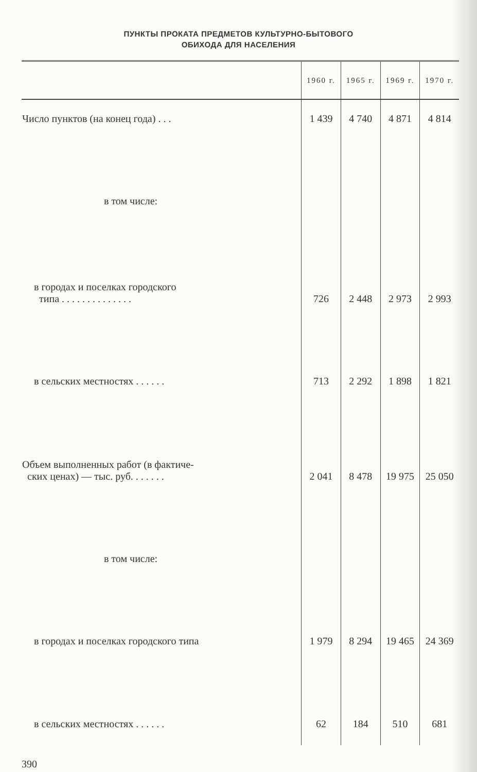ПУНКТЫ ПРОКАТА ПРЕДМЕТОВ КУЛЬТУРНО-БЫТОВОГО
ОБИХОДА ДЛЯ НАСЕЛЕНИЯ
| | 1960 г. | 1965 г. | 1969 г. | 1970 г. |
| --- | --- | --- | --- | --- |
| Число пунктов (на конец года) . . . | 1 439 | 4 740 | 4 871 | 4 814 |
| в том числе: | | | | |
| в городах и поселках городского типа . . . . . . . . . . . . . . | 726 | 2 448 | 2 973 | 2 993 |
| в сельских местностях . . . . . . | 713 | 2 292 | 1 898 | 1 821 |
| Объем выполненных работ (в фактиче- ских ценах) — тыс. руб. . . . . . . | 2 041 | 8 478 | 19 975 | 25 050 |
| в том числе: | | | | |
| в городах и поселках городского типа | 1 979 | 8 294 | 19 465 | 24 369 |
| в сельских местностях . . . . . . | 62 | 184 | 510 | 681 |
390